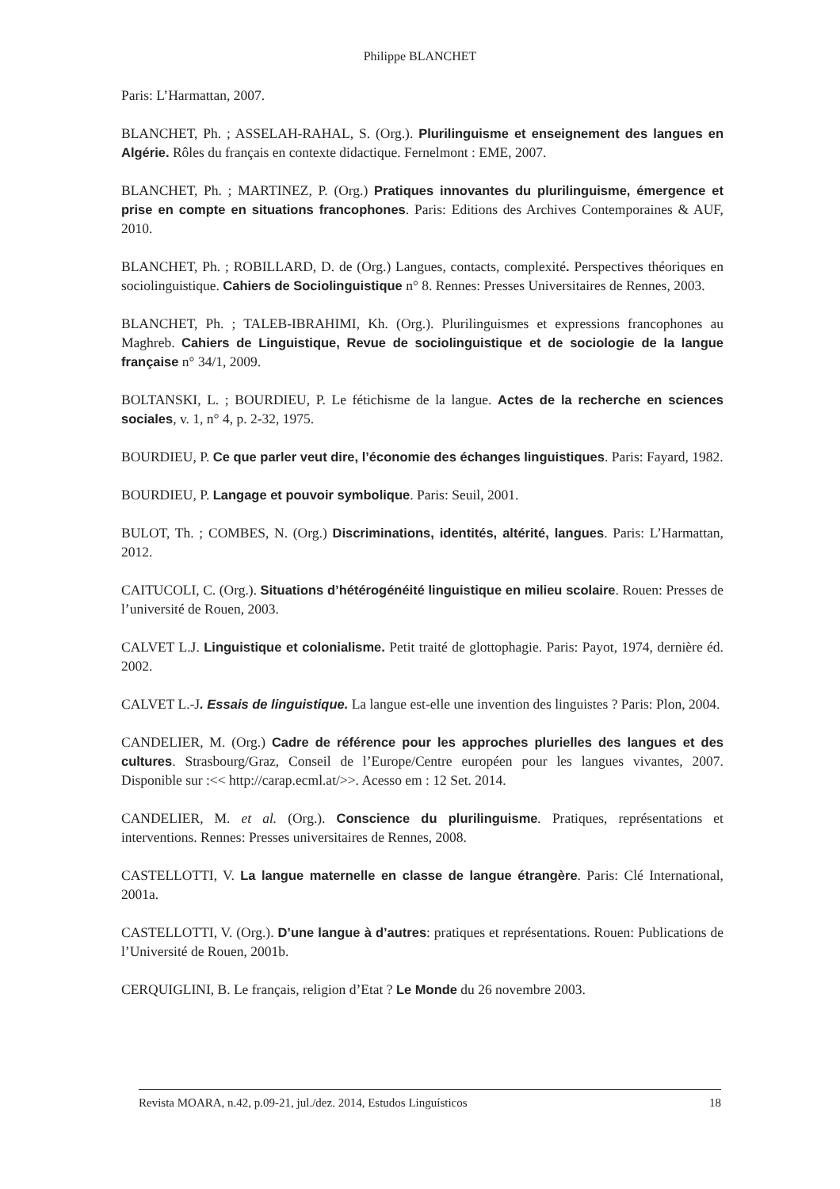Philippe BLANCHET
Paris: L’Harmattan, 2007.
BLANCHET, Ph. ; ASSELAH-RAHAL, S. (Org.). Plurilinguisme et enseignement des langues en Algérie. Rôles du français en contexte didactique. Fernelmont : EME, 2007.
BLANCHET, Ph. ; MARTINEZ, P. (Org.) Pratiques innovantes du plurilinguisme, émergence et prise en compte en situations francophones. Paris: Editions des Archives Contemporaines & AUF, 2010.
BLANCHET, Ph. ; ROBILLARD, D. de (Org.) Langues, contacts, complexité. Perspectives théoriques en sociolinguistique. Cahiers de Sociolinguistique n° 8. Rennes: Presses Universitaires de Rennes, 2003.
BLANCHET, Ph. ; TALEB-IBRAHIMI, Kh. (Org.). Plurilinguismes et expressions francophones au Maghreb. Cahiers de Linguistique, Revue de sociolinguistique et de sociologie de la langue française n° 34/1, 2009.
BOLTANSKI, L. ; BOURDIEU, P. Le fétichisme de la langue. Actes de la recherche en sciences sociales, v. 1, n° 4, p. 2-32, 1975.
BOURDIEU, P. Ce que parler veut dire, l’économie des échanges linguistiques. Paris: Fayard, 1982.
BOURDIEU, P. Langage et pouvoir symbolique. Paris: Seuil, 2001.
BULOT, Th. ; COMBES, N. (Org.) Discriminations, identités, altérité, langues. Paris: L’Harmattan, 2012.
CAITUCOLI, C. (Org.). Situations d’hétérogénéité linguistique en milieu scolaire. Rouen: Presses de l’université de Rouen, 2003.
CALVET L.J. Linguistique et colonialisme. Petit traité de glottophagie. Paris: Payot, 1974, dernière éd. 2002.
CALVET L.-J. Essais de linguistique. La langue est-elle une invention des linguistes ? Paris: Plon, 2004.
CANDELIER, M. (Org.) Cadre de référence pour les approches plurielles des langues et des cultures. Strasbourg/Graz, Conseil de l’Europe/Centre européen pour les langues vivantes, 2007. Disponible sur :<< http://carap.ecml.at/>>. Acesso em : 12 Set. 2014.
CANDELIER, M. et al. (Org.). Conscience du plurilinguisme. Pratiques, représentations et interventions. Rennes: Presses universitaires de Rennes, 2008.
CASTELLOTTI, V. La langue maternelle en classe de langue étrangère. Paris: Clé International, 2001a.
CASTELLOTTI, V. (Org.). D’une langue à d’autres: pratiques et représentations. Rouen: Publications de l’Université de Rouen, 2001b.
CERQUIGLINI, B. Le français, religion d’Etat ? Le Monde du 26 novembre 2003.
Revista MOARA, n.42, p.09-21, jul./dez. 2014, Estudos Linguísticos 18